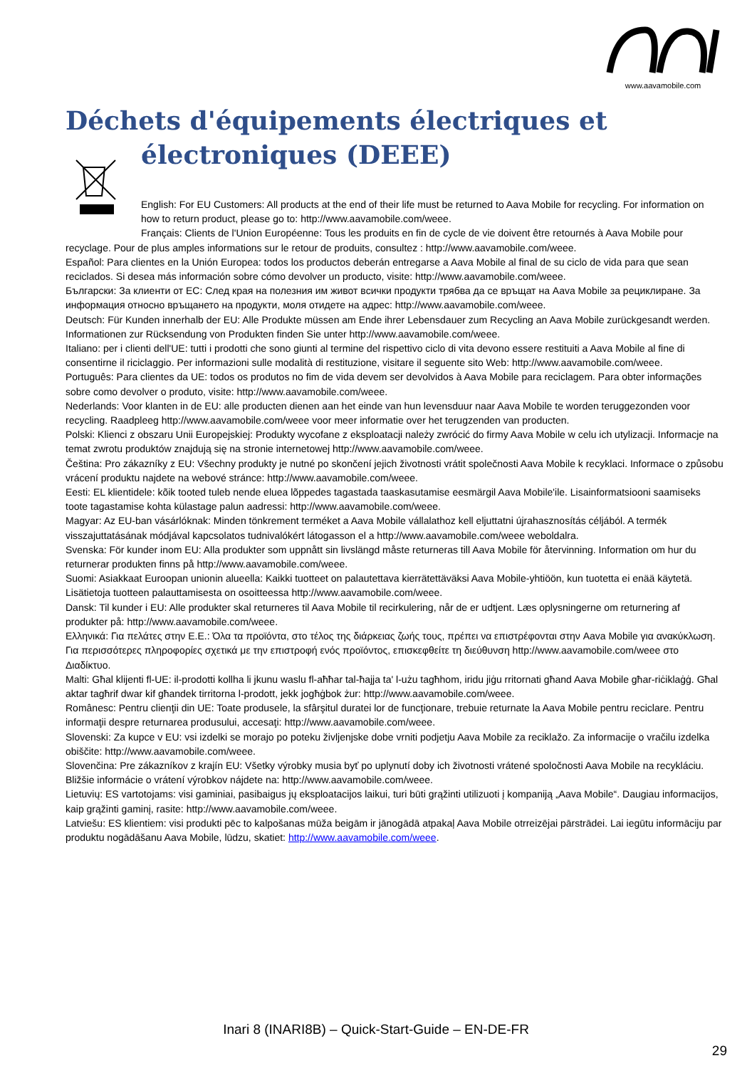www.aavamobile.com
Déchets d'équipements électriques et
électroniques (DEEE)
English: For EU Customers: All products at the end of their life must be returned to Aava Mobile for recycling. For information on how to return product, please go to: http://www.aavamobile.com/weee.
Français: Clients de l'Union Européenne: Tous les produits en fin de cycle de vie doivent être retournés à Aava
Mobile pour recyclage. Pour de plus amples informations sur le retour de produits, consultez : http://www.aavamobile.com/weee.
Español: Para clientes en la Unión Europea: todos los productos deberán entregarse a Aava Mobile al final de su ciclo de vida para que sean reciclados. Si desea más información sobre cómo devolver un producto, visite: http://www.aavamobile.com/weee.
Български: За клиенти от ЕС: След края на полезния им живот всички продукти трябва да се връщат на Aava Mobile за рециклиране. За информация относно връщането на продукти, моля отидете на адрес: http://www.aavamobile.com/weee.
Deutsch: Für Kunden innerhalb der EU: Alle Produkte müssen am Ende ihrer Lebensdauer zum Recycling an Aava Mobile zurückgesandt werden. Informationen zur Rücksendung von Produkten finden Sie unter http://www.aavamobile.com/weee.
Italiano: per i clienti dell'UE: tutti i prodotti che sono giunti al termine del rispettivo ciclo di vita devono essere restituiti a Aava Mobile al fine di consentirne il riciclaggio. Per informazioni sulle modalità di restituzione, visitare il seguente sito Web: http://www.aavamobile.com/weee.
Português: Para clientes da UE: todos os produtos no fim de vida devem ser devolvidos à Aava Mobile para reciclagem. Para obter informações sobre como devolver o produto, visite: http://www.aavamobile.com/weee.
Nederlands: Voor klanten in de EU: alle producten dienen aan het einde van hun levensduur naar Aava Mobile te worden teruggezonden voor recycling. Raadpleeg http://www.aavamobile.com/weee voor meer informatie over het terugzenden van producten.
Polski: Klienci z obszaru Unii Europejskiej: Produkty wycofane z eksploatacji należy zwrócić do firmy Aava Mobile w celu ich utylizacji. Informacje na temat zwrotu produktów znajdują się na stronie internetowej http://www.aavamobile.com/weee.
Čeština: Pro zákazníky z EU: Všechny produkty je nutné po skončení jejich životnosti vrátit společnosti Aava Mobile k recyklaci. Informace o způsobu vrácení produktu najdete na webové stránce: http://www.aavamobile.com/weee.
Eesti: EL klientidele: kõik tooted tuleb nende eluea lõppedes tagastada taaskasutamise eesmärgil Aava Mobile'ile. Lisainformatsiooni saamiseks toote tagastamise kohta külastage palun aadressi: http://www.aavamobile.com/weee.
Magyar: Az EU-ban vásárlóknak: Minden tönkrement terméket a Aava Mobile vállalathoz kell eljuttatni újrahasznosítás céljából. A termék visszajuttatásának módjával kapcsolatos tudnivalókért látogasson el a http://www.aavamobile.com/weee weboldalra.
Svenska: För kunder inom EU: Alla produkter som uppnått sin livslängd måste returneras till Aava Mobile för återvinning. Information om hur du returnerar produkten finns på http://www.aavamobile.com/weee.
Suomi: Asiakkaat Euroopan unionin alueella: Kaikki tuotteet on palautettava kierrätettäväksi Aava Mobile-yhtiöön, kun tuotetta ei enää käytetä. Lisätietoja tuotteen palauttamisesta on osoitteessa http://www.aavamobile.com/weee.
Dansk: Til kunder i EU: Alle produkter skal returneres til Aava Mobile til recirkulering, når de er udtjent. Læs oplysningerne om returnering af produkter på: http://www.aavamobile.com/weee.
Ελληνικά: Για πελάτες στην Ε.Ε.: Όλα τα προϊόντα, στο τέλος της διάρκειας ζωής τους, πρέπει να επιστρέφονται στην Aava Mobile για ανακύκλωση. Για περισσότερες πληροφορίες σχετικά με την επιστροφή ενός προϊόντος, επισκεφθείτε τη διεύθυνση http://www.aavamobile.com/weee στο Διαδίκτυο.
Malti: Għal klijenti fl-UE: il-prodotti kollha li jkunu waslu fl-aħħar tal-ħajja ta' l-użu tagħhom, iridu jiġu rritornati għand Aava Mobile għar-riċiklaġġ. Għal aktar tagħrif dwar kif għandek tirritorna l-prodott, jekk jogħġbok żur: http://www.aavamobile.com/weee.
Românesc: Pentru clienţii din UE: Toate produsele, la sfârşitul duratei lor de funcţionare, trebuie returnate la Aava Mobile pentru reciclare. Pentru informaţii despre returnarea produsului, accesaţi: http://www.aavamobile.com/weee.
Slovenski: Za kupce v EU: vsi izdelki se morajo po poteku življenjske dobe vrniti podjetju Aava Mobile za reciklažo. Za informacije o vračilu izdelka obiščite: http://www.aavamobile.com/weee.
Slovenčina: Pre zákazníkov z krajín EU: Všetky výrobky musia byť po uplynutí doby ich životnosti vrátené spoločnosti Aava Mobile na recykláciu. Bližšie informácie o vrátení výrobkov nájdete na: http://www.aavamobile.com/weee.
Lietuvių: ES vartotojams: visi gaminiai, pasibaigus jų eksploatacijos laikui, turi būti grąžinti utilizuoti į kompaniją „Aava Mobile“. Daugiau informacijos, kaip grąžinti gaminį, rasite: http://www.aavamobile.com/weee.
Latviešu: ES klientiem: visi produkti pēc to kalpošanas mūža beigām ir jānogādā atpakaļ Aava Mobile otrreizējai pārstrādei. Lai iegūtu informāciju par produktu nogādāšanu Aava Mobile, lūdzu, skatiet: http://www.aavamobile.com/weee.
Inari 8 (INARI8B) – Quick-Start-Guide – EN-DE-FR
29